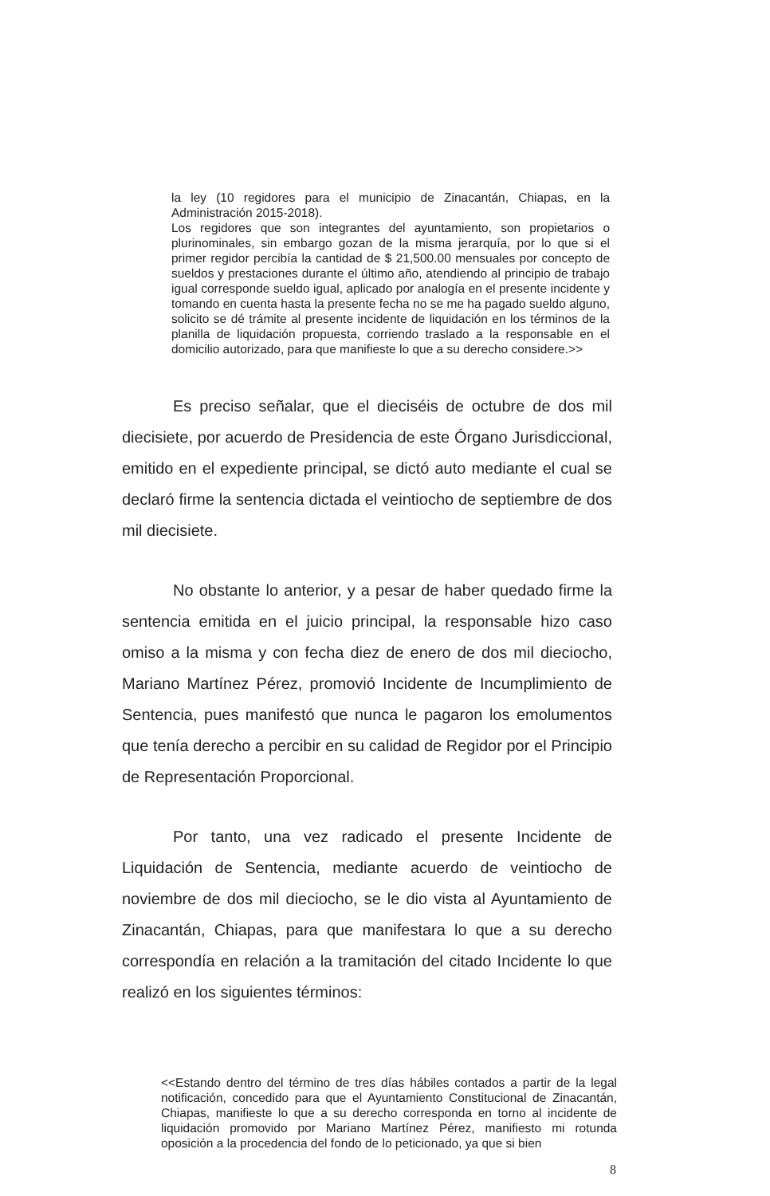la ley (10 regidores para el municipio de Zinacantán, Chiapas, en la Administración 2015-2018).
Los regidores que son integrantes del ayuntamiento, son propietarios o plurinominales, sin embargo gozan de la misma jerarquía, por lo que si el primer regidor percibía la cantidad de $ 21,500.00 mensuales por concepto de sueldos y prestaciones durante el último año, atendiendo al principio de trabajo igual corresponde sueldo igual, aplicado por analogía en el presente incidente y tomando en cuenta hasta la presente fecha no se me ha pagado sueldo alguno, solicito se dé trámite al presente incidente de liquidación en los términos de la planilla de liquidación propuesta, corriendo traslado a la responsable en el domicilio autorizado, para que manifieste lo que a su derecho considere.>>
Es preciso señalar, que el dieciséis de octubre de dos mil diecisiete, por acuerdo de Presidencia de este Órgano Jurisdiccional, emitido en el expediente principal, se dictó auto mediante el cual se declaró firme la sentencia dictada el veintiocho de septiembre de dos mil diecisiete.
No obstante lo anterior, y a pesar de haber quedado firme la sentencia emitida en el juicio principal, la responsable hizo caso omiso a la misma y con fecha diez de enero de dos mil dieciocho, Mariano Martínez Pérez, promovió Incidente de Incumplimiento de Sentencia, pues manifestó que nunca le pagaron los emolumentos que tenía derecho a percibir en su calidad de Regidor por el Principio de Representación Proporcional.
Por tanto, una vez radicado el presente Incidente de Liquidación de Sentencia, mediante acuerdo de veintiocho de noviembre de dos mil dieciocho, se le dio vista al Ayuntamiento de Zinacantán, Chiapas, para que manifestara lo que a su derecho correspondía en relación a la tramitación del citado Incidente lo que realizó en los siguientes términos:
<<Estando dentro del término de tres días hábiles contados a partir de la legal notificación, concedido para que el Ayuntamiento Constitucional de Zinacantán, Chiapas, manifieste lo que a su derecho corresponda en torno al incidente de liquidación promovido por Mariano Martínez Pérez, manifiesto mi rotunda oposición a la procedencia del fondo de lo peticionado, ya que si bien
8